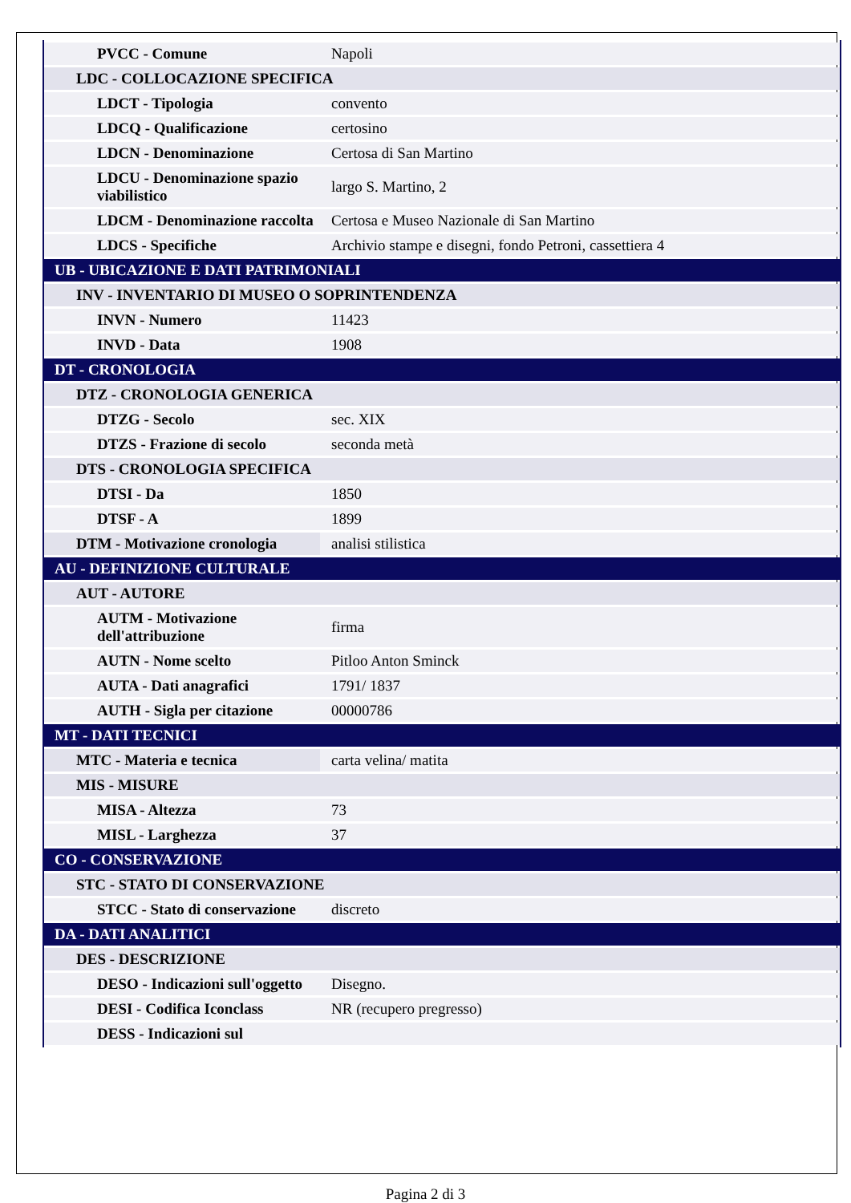| PVCC - Comune | Napoli |
| LDC - COLLOCAZIONE SPECIFICA | |
| LDCT - Tipologia | convento |
| LDCQ - Qualificazione | certosino |
| LDCN - Denominazione | Certosa di San Martino |
| LDCU - Denominazione spazio viabilistico | largo S. Martino, 2 |
| LDCM - Denominazione raccolta | Certosa e Museo Nazionale di San Martino |
| LDCS - Specifiche | Archivio stampe e disegni, fondo Petroni, cassettiera 4 |
| UB - UBICAZIONE E DATI PATRIMONIALI | |
| INV - INVENTARIO DI MUSEO O SOPRINTENDENZA | |
| INVN - Numero | 11423 |
| INVD - Data | 1908 |
| DT - CRONOLOGIA | |
| DTZ - CRONOLOGIA GENERICA | |
| DTZG - Secolo | sec. XIX |
| DTZS - Frazione di secolo | seconda metà |
| DTS - CRONOLOGIA SPECIFICA | |
| DTSI - Da | 1850 |
| DTSF - A | 1899 |
| DTM - Motivazione cronologia | analisi stilistica |
| AU - DEFINIZIONE CULTURALE | |
| AUT - AUTORE | |
| AUTM - Motivazione dell'attribuzione | firma |
| AUTN - Nome scelto | Pitloo Anton Sminck |
| AUTA - Dati anagrafici | 1791/ 1837 |
| AUTH - Sigla per citazione | 00000786 |
| MT - DATI TECNICI | |
| MTC - Materia e tecnica | carta velina/ matita |
| MIS - MISURE | |
| MISA - Altezza | 73 |
| MISL - Larghezza | 37 |
| CO - CONSERVAZIONE | |
| STC - STATO DI CONSERVAZIONE | |
| STCC - Stato di conservazione | discreto |
| DA - DATI ANALITICI | |
| DES - DESCRIZIONE | |
| DESO - Indicazioni sull'oggetto | Disegno. |
| DESI - Codifica Iconclass | NR (recupero pregresso) |
| DESS - Indicazioni sul | |
Pagina 2 di 3